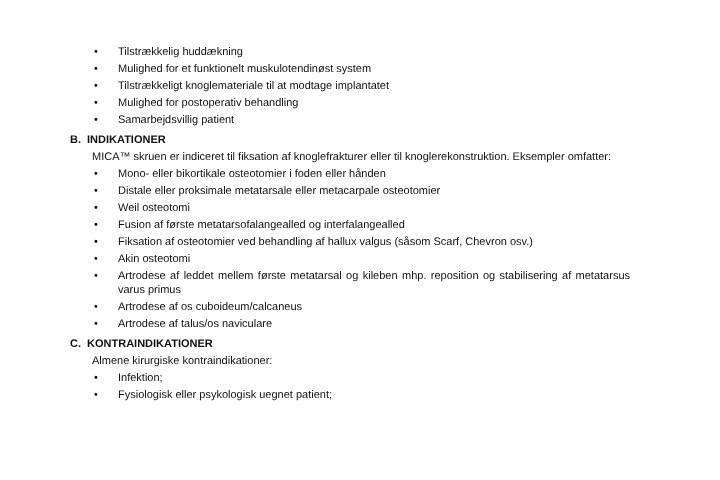• Tilstrækkelig huddækning
• Mulighed for et funktionelt muskulotendinøst system
• Tilstrækkeligt knoglemateriale til at modtage implantatet
• Mulighed for postoperativ behandling
• Samarbejdsvillig patient
B. INDIKATIONER
MICA™ skruen er indiceret til fiksation af knoglefrakturer eller til knoglerekonstruktion. Eksempler omfatter:
• Mono- eller bikortikale osteotomier i foden eller hånden
• Distale eller proksimale metatarsale eller metacarpale osteotomier
• Weil osteotomi
• Fusion af første metatarsofalangealled og interfalangealled
• Fiksation af osteotomier ved behandling af hallux valgus (såsom Scarf, Chevron osv.)
• Akin osteotomi
• Artrodese af leddet mellem første metatarsal og kileben mhp. reposition og stabilisering af metatarsus varus primus
• Artrodese af os cuboideum/calcaneus
• Artrodese af talus/os naviculare
C. KONTRAINDIKATIONER
Almene kirurgiske kontraindikationer:
• Infektion;
• Fysiologisk eller psykologisk uegnet patient;